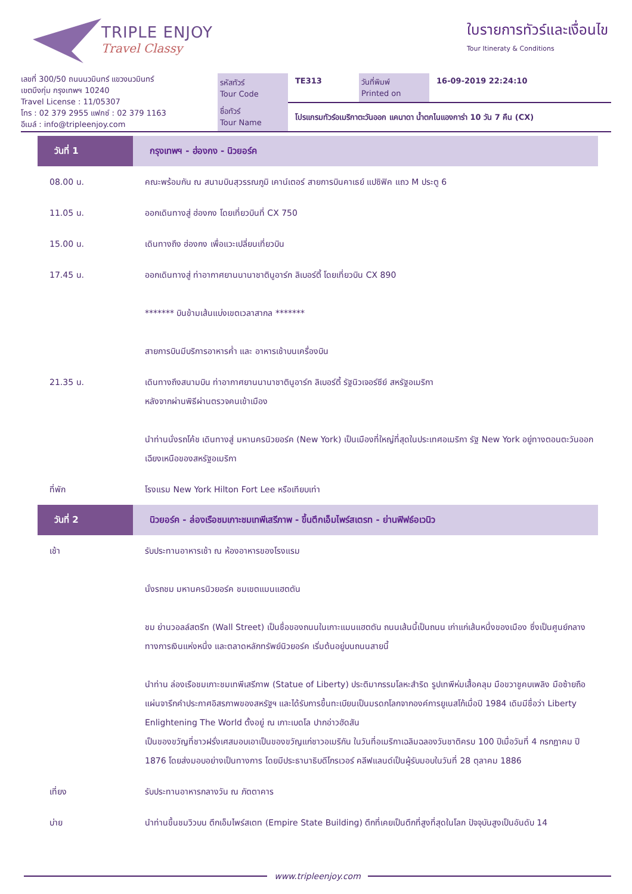TRIPLE ENJOY
Travel Classy
ใบรายการทัวร์และเงื่อนไข
Tour Itineraty & Conditions
เลขที่ 300/50 ถนนนวมินทร์ แขวงนวมินทร์
เขตบึงกุ่ม กรุงเทพฯ 10240
Travel License : 11/05307
โทร : 02 379 2955 แฟกซ์ : 02 379 1163
อีเมล์ : info@tripleenjoy.com
| รหัสทัวร์ Tour Code | TE313 | วันที่พิมพ์ Printed on | 16-09-2019 22:24:10 |
| ชื่อทัวร์ Tour Name | โปรแกรมทัวร์อเมริกาตะวันออก แคนาดา น้ำตกไนแองการ่า 10 วัน 7 คืน (CX) | | |
| วันที่ 1 | กรุงเทพฯ - ฮ่องกง - นิวยอร์ค |
| --- | --- |
| 08.00 น. | คณะพร้อมกัน ณ สนามบินสุวรรณภูมิ เคาน์เตอร์ สายการบินคาเธย์ แปซิฟิค แถว M ประตู 6 |
| 11.05 น. | ออกเดินทางสู่ ฮ่องกง โดยเที่ยวบินที่ CX 750 |
| 15.00 น. | เดินทางถึง ฮ่องกง เพื่อแวะเปลี่ยนเที่ยวบิน |
| 17.45 น. | ออกเดินทางสู่ ท่าอากาศยานนานาชาตินูอาร์ก ลิเบอร์ตี้ โดยเที่ยวบิน CX 890 ******* บินข้ามเส้นแบ่งเขตเวลาสากล ******* สายการบินมีบริการอาหารค่ำ และ อาหารเช้าบนเครื่องบิน |
| 21.35 น. | เดินทางถึงสนามบิน ท่าอากาศยานนานาชาตินูอาร์ก ลิเบอร์ตี้ รัฐนิวเจอร์ซีย์ สหรัฐอเมริกา หลังจากผ่านพิธีผ่านตรวจคนเข้าเมือง นำท่านนั่งรถโค้ช เดินทางสู่ มหานครนิวยอร์ค (New York) เป็นเมืองที่ใหญ่ที่สุดในประเทศอเมริกา รัฐ New York อยู่ทางตอนตะวันออกเฉียงเหนือของสหรัฐอเมริกา |
| ที่พัก | โรงแรม New York Hilton Fort Lee หรือเทียบเท่า |
| วันที่ 2 | นิวยอร์ค - ล่องเรือชมเกาะชมเทพีเสรีภาพ - ขึ้นตึกเอ็มไพร์สเตรท - ย่านฟิฟธ์อเวนิว |
| เช้า | รับประทานอาหารเช้า ณ ห้องอาหารของโรงแรม นั่งรถชม มหานครนิวยอร์ค ชมเขตแมนแฮตตัน ชม ย่านวอลล์สตรีท (Wall Street) เป็นชื่อของถนนในเกาะแมนแฮตตัน ถนนเส้นนี้เป็นถนน เก่าแก่เส้นหนึ่งของเมือง ซึ่งเป็นศูนย์กลางทางการเงินแห่งหนึ่ง และตลาดหลักทรัพย์นิวยอร์ค เริ่มต้นอยู่บนถนนสายนี้ นำท่าน ล่องเรือชมเกาะชมเทพีเสรีภาพ (Statue of Liberty) ประติมากรรมโลหะสำริด รูปเทพีห่มเสื้อคลุม มือขวาชูคบเพลิง มือซ้ายถือแผ่นจารึกคำประกาศอิสรภาพของสหรัฐฯ และได้รับการขึ้นทะเบียนเป็นมรดกโลกจากองค์การยูเนสโก้เมื่อปี 1984 เดิมมีชื่อว่า Liberty Enlightening The World ตั้งอยู่ ณ เกาะเบดโล ปากอ่าวฮัดสัน เป็นของขวัญที่ชาวฝรั่งเศสมอบเอาเป็นของขวัญแก่ชาวอเมริกัน ในวันที่อเมริกาเฉลิมฉลองวันชาติครบ 100 ปีเมื่อวันที่ 4 กรกฎาคม ปี 1876 โดยส่งมอบอย่างเป็นทางการ โดยมีประธานาธิบดีโกรเวอร์ คลีฟแลนด์เป็นผู้รับมอบในวันที่ 28 ตุลาคม 1886 |
| เที่ยง | รับประทานอาหารกลางวัน ณ ภัตตาคาร |
| บ่าย | นำท่านขึ้นชมวิวบน ตึกเอ็มไพร์สเตท (Empire State Building) ตึกที่เคยเป็นตึกที่สูงที่สุดในโลก ปัจจุบันสูงเป็นอันดับ 14 |
www.tripleenjoy.com